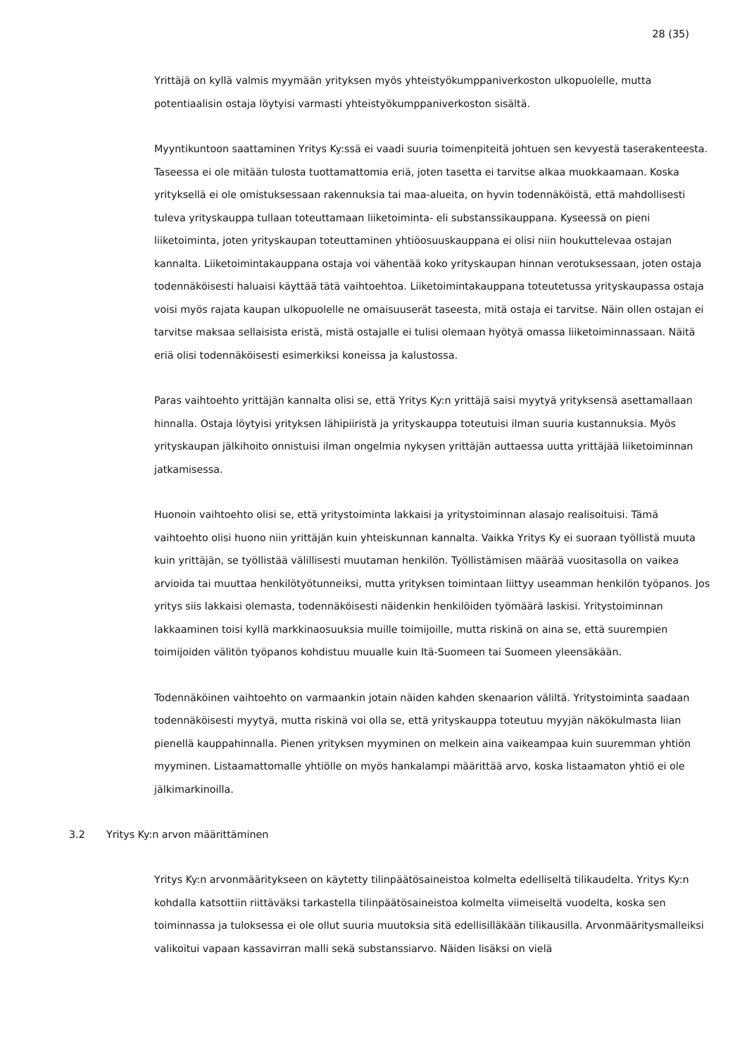28 (35)
Yrittäjä on kyllä valmis myymään yrityksen myös yhteistyökumppaniverkoston ulkopuolelle, mutta potentiaalisin ostaja löytyisi varmasti yhteistyökumppaniverkoston sisältä.
Myyntikuntoon saattaminen Yritys Ky:ssä ei vaadi suuria toimenpiteitä johtuen sen kevyestä tase­rakenteesta. Taseessa ei ole mitään tulosta tuottamattomia eriä, joten tasetta ei tarvitse alkaa muokkaamaan. Koska yrityksellä ei ole omistuksessaan rakennuksia tai maa-alueita, on hyvin toden­näköistä, että mahdollisesti tuleva yrityskauppa tullaan toteuttamaan liiketoiminta- eli substanssi­kauppana. Kyseessä on pieni liiketoiminta, joten yrityskaupan toteuttaminen yhtiöosuuskauppana ei olisi niin houkuttelevaa ostajan kannalta. Liiketoimintakauppana ostaja voi vähentää koko yrityskau­pan hinnan verotuksessaan, joten ostaja todennäköisesti haluaisi käyttää tätä vaihtoehtoa. Liiketoi­mintakauppana toteutetussa yrityskaupassa ostaja voisi myös rajata kaupan ulkopuolelle ne omai­suuserät taseesta, mitä ostaja ei tarvitse. Näin ollen ostajan ei tarvitse maksaa sellaisista eristä, mistä ostajalle ei tulisi olemaan hyötyä omassa liiketoiminnassaan. Näitä eriä olisi todennäköisesti esimerkiksi koneissa ja kalustossa.
Paras vaihtoehto yrittäjän kannalta olisi se, että Yritys Ky:n yrittäjä saisi myytyä yrityksensä asetta­mallaan hinnalla. Ostaja löytyisi yrityksen lähipiiristä ja yrityskauppa toteutuisi ilman suuria kustan­nuksia. Myös yrityskaupan jälkihoito onnistuisi ilman ongelmia nykysen yrittäjän auttaessa uutta yrit­täjää liiketoiminnan jatkamisessa.
Huonoin vaihtoehto olisi se, että yritystoiminta lakkaisi ja yritystoiminnan alasajo realisoituisi. Tämä vaihtoehto olisi huono niin yrittäjän kuin yhteiskunnan kannalta. Vaikka Yritys Ky ei suoraan työllistä muuta kuin yrittäjän, se työllistää välillisesti muutaman henkilön. Työllistämisen määrää vuositasolla on vaikea arvioida tai muuttaa henkilötyötunneiksi, mutta yrityksen toimintaan liittyy useamman henkilön työpanos. Jos yritys siis lakkaisi olemasta, todennäköisesti näidenkin henkilöiden työmäärä laskisi. Yritystoiminnan lakkaaminen toisi kyllä markkinaosuuksia muille toimijoille, mutta riskinä on aina se, että suurempien toimijoiden välitön työpanos kohdistuu muualle kuin Itä-Suomeen tai Suo­meen yleensäkään.
Todennäköinen vaihtoehto on varmaankin jotain näiden kahden skenaarion väliltä. Yritystoiminta saadaan todennäköisesti myytyä, mutta riskinä voi olla se, että yrityskauppa toteutuu myyjän nä­kö­kulmasta liian pienellä kauppahinnalla. Pienen yrityksen myyminen on melkein aina vaikeampaa kuin suuremman yhtiön myyminen. Listaamattomalle yhtiölle on myös hankalampi määrittää arvo, koska listaamaton yhtiö ei ole jälkimarkinoilla.
3.2 Yritys Ky:n arvon määrittäminen
Yritys Ky:n arvonmääritykseen on käytetty tilinpäätösaineistoa kolmelta edelliseltä tilikaudelta. Yritys Ky:n kohdalla katsottiin riittäväksi tarkastella tilinpäätösaineistoa kolmelta viimeiseltä vuodelta, koska sen toiminnassa ja tuloksessa ei ole ollut suuria muutoksia sitä edellisilläkään tilikausilla. Ar­vonmääritysmalleiksi valikoitui vapaan kassavirran malli sekä substanssiarvo. Näiden lisäksi on vielä